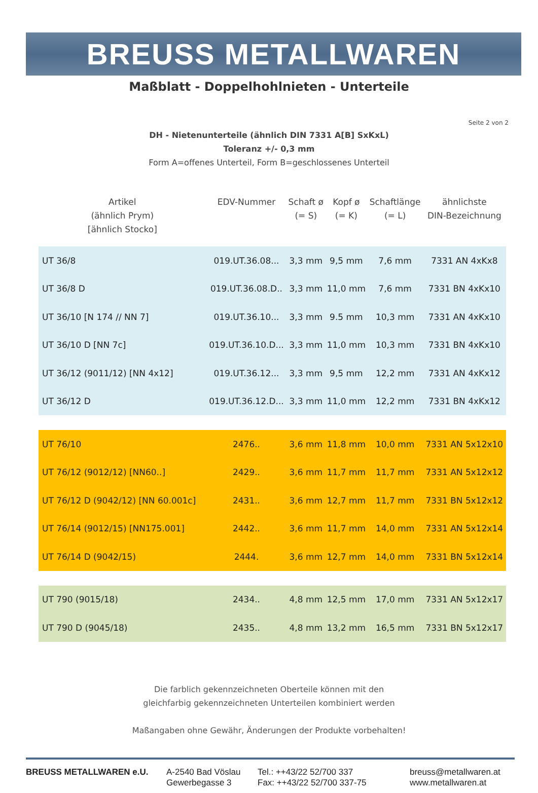BREUSS METALLWAREN
Maßblatt - Doppelhohlnieten - Unterteile
Seite 2 von 2
DH - Nietenunterteile (ähnlich DIN 7331 A[B] SxKxL)
Toleranz +/- 0,3 mm
Form A=offenes Unterteil, Form B=geschlossenes Unterteil
| Artikel (ähnlich Prym) [ähnlich Stocko] | EDV-Nummer | Schaft ø (= S) | Kopf ø (= K) | Schaftlänge (= L) | ähnlichste DIN-Bezeichnung |
| --- | --- | --- | --- | --- | --- |
| UT 36/8 | 019.UT.36.08... | 3,3 mm | 9,5 mm | 7,6 mm | 7331 AN 4xKx8 |
| UT 36/8 D | 019.UT.36.08.D.. | 3,3 mm | 11,0 mm | 7,6 mm | 7331 BN 4xKx10 |
| UT 36/10 [N 174 // NN 7] | 019.UT.36.10... | 3,3 mm | 9.5 mm | 10,3 mm | 7331 AN 4xKx10 |
| UT 36/10 D [NN 7c] | 019.UT.36.10.D... | 3,3 mm | 11,0 mm | 10,3 mm | 7331 BN 4xKx10 |
| UT 36/12 (9011/12) [NN 4x12] | 019.UT.36.12... | 3,3 mm | 9,5 mm | 12,2 mm | 7331 AN 4xKx12 |
| UT 36/12 D | 019.UT.36.12.D... | 3,3 mm | 11,0 mm | 12,2 mm | 7331 BN 4xKx12 |
| UT 76/10 | 2476.. | 3,6 mm | 11,8 mm | 10,0 mm | 7331 AN 5x12x10 |
| UT 76/12 (9012/12) [NN60..] | 2429.. | 3,6 mm | 11,7 mm | 11,7 mm | 7331 AN 5x12x12 |
| UT 76/12 D (9042/12) [NN 60.001c] | 2431.. | 3,6 mm | 12,7 mm | 11,7 mm | 7331 BN 5x12x12 |
| UT 76/14 (9012/15) [NN175.001] | 2442.. | 3,6 mm | 11,7 mm | 14,0 mm | 7331 AN 5x12x14 |
| UT 76/14 D (9042/15) | 2444. | 3,6 mm | 12,7 mm | 14,0 mm | 7331 BN 5x12x14 |
| UT 790 (9015/18) | 2434.. | 4,8 mm | 12,5 mm | 17,0 mm | 7331 AN 5x12x17 |
| UT 790 D (9045/18) | 2435.. | 4,8 mm | 13,2 mm | 16,5 mm | 7331 BN 5x12x17 |
Die farblich gekennzeichneten Oberteile können mit den
gleichfarbig gekennzeichneten Unterteilen kombiniert werden
Maßangaben ohne Gewähr, Änderungen der Produkte vorbehalten!
BREUSS METALLWAREN e.U. A-2540 Bad Vöslau
Gewerbegasse 3
Tel.: ++43/22 52/700 337
Fax: ++43/22 52/700 337-75
breuss@metallwaren.at
www.metallwaren.at